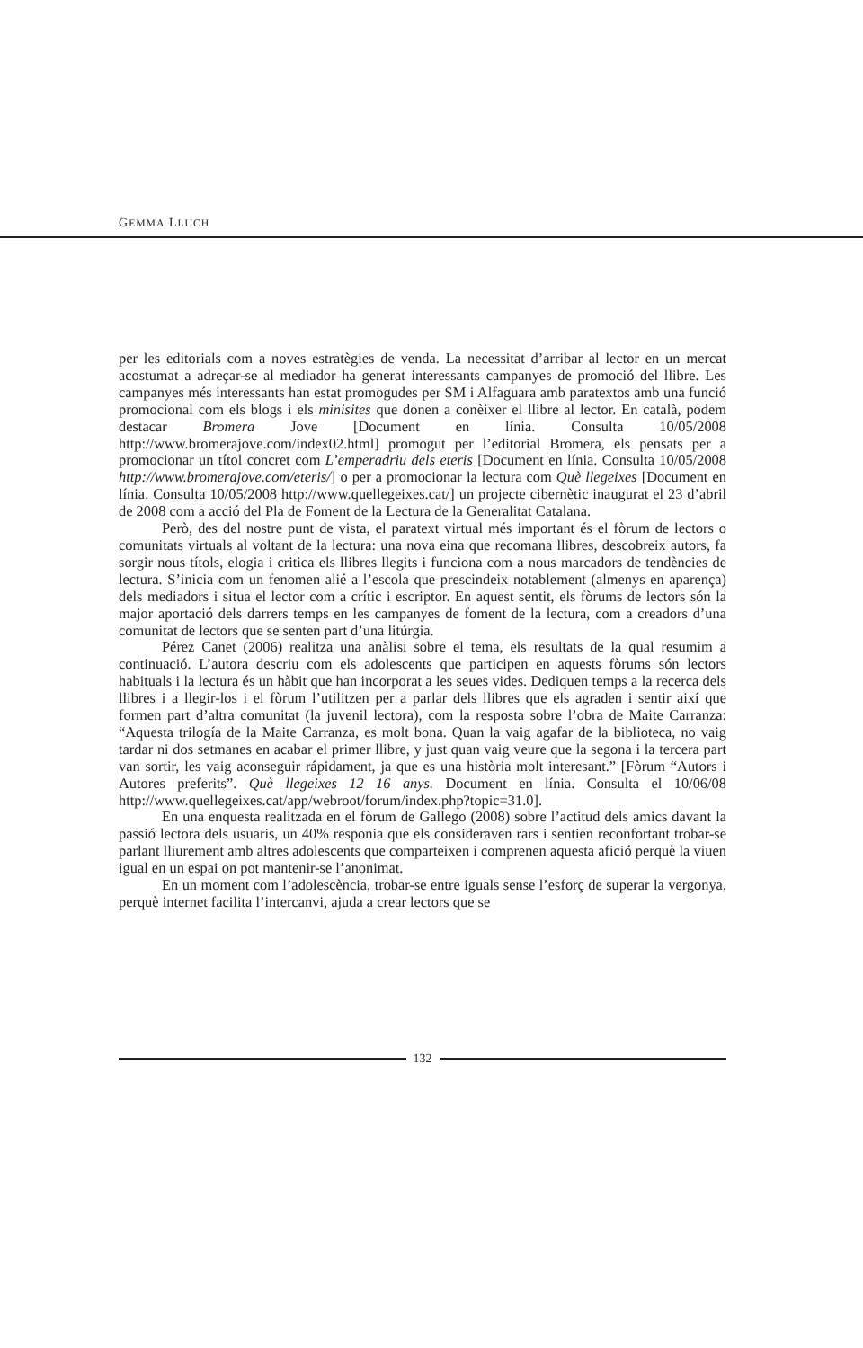GEMMA LLUCH
per les editorials com a noves estratègies de venda. La necessitat d’arribar al lector en un mercat acostumat a adreçar-se al mediador ha generat interessants campanyes de promoció del llibre. Les campanyes més interessants han estat promogudes per SM i Alfaguara amb paratextos amb una funció promocional com els blogs i els minisites que donen a conèixer el llibre al lector. En català, podem destacar Bromera Jove [Document en línia. Consulta 10/05/2008 http://www.bromerajove.com/index02.html] promogut per l’editorial Bromera, els pensats per a promocionar un títol concret com L’emperadriu dels eteris [Document en línia. Consulta 10/05/2008 http://www.bromerajove.com/eteris/] o per a promocionar la lectura com Què llegeixes [Document en línia. Consulta 10/05/2008 http://www.quellegeixes.cat/] un projecte cibernètic inaugurat el 23 d’abril de 2008 com a acció del Pla de Foment de la Lectura de la Generalitat Catalana.
Però, des del nostre punt de vista, el paratext virtual més important és el fòrum de lectors o comunitats virtuals al voltant de la lectura: una nova eina que recomana llibres, descobreix autors, fa sorgir nous títols, elogia i critica els llibres llegits i funciona com a nous marcadors de tendències de lectura. S’inicia com un fenomen alié a l’escola que prescindeix notablement (almenys en aparença) dels mediadors i situa el lector com a crític i escriptor. En aquest sentit, els fòrums de lectors són la major aportació dels darrers temps en les campanyes de foment de la lectura, com a creadors d’una comunitat de lectors que se senten part d’una litúrgia.
Pérez Canet (2006) realitza una anàlisi sobre el tema, els resultats de la qual resumim a continuació. L’autora descriu com els adolescents que participen en aquests fòrums són lectors habituals i la lectura és un hàbit que han incorporat a les seues vides. Dediquen temps a la recerca dels llibres i a llegir-los i el fòrum l’utilitzen per a parlar dels llibres que els agraden i sentir així que formen part d’altra comunitat (la juvenil lectora), com la resposta sobre l’obra de Maite Carranza: “Aquesta trilogía de la Maite Carranza, es molt bona. Quan la vaig agafar de la biblioteca, no vaig tardar ni dos setmanes en acabar el primer llibre, y just quan vaig veure que la segona i la tercera part van sortir, les vaig aconseguir rápidament, ja que es una història molt interesant.” [Fòrum “Autors i Autores preferits”. Què llegeixes 12 16 anys. Document en línia. Consulta el 10/06/08 http://www.quellegeixes.cat/app/webroot/forum/index.php?topic=31.0].
En una enquesta realitzada en el fòrum de Gallego (2008) sobre l’actitud dels amics davant la passió lectora dels usuaris, un 40% responia que els consideraven rars i sentien reconfortant trobar-se parlant lliurement amb altres adolescents que comparteixen i comprenen aquesta afició perquè la viuen igual en un espai on pot mantenir-se l’anonimat.
En un moment com l’adolescència, trobar-se entre iguals sense l’esforç de superar la vergonya, perquè internet facilita l’intercanvi, ajuda a crear lectors que se
132